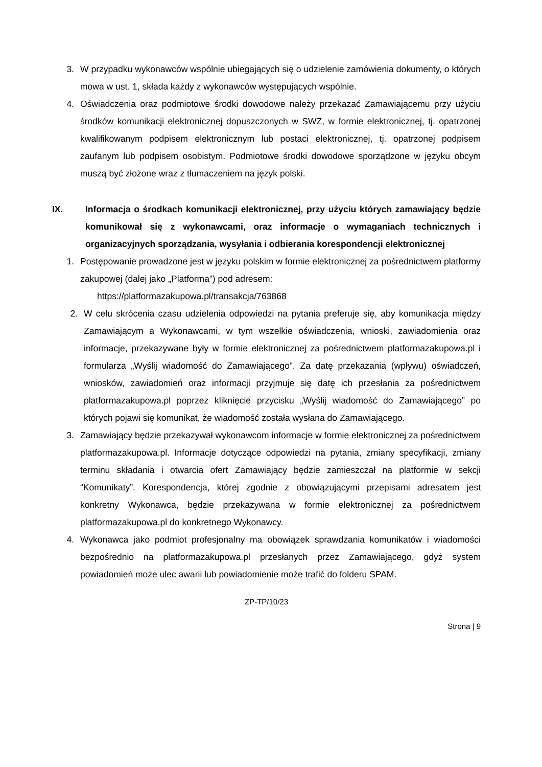3. W przypadku wykonawców wspólnie ubiegających się o udzielenie zamówienia dokumenty, o których mowa w ust. 1, składa każdy z wykonawców występujących wspólnie.
4. Oświadczenia oraz podmiotowe środki dowodowe należy przekazać Zamawiającemu przy użyciu środków komunikacji elektronicznej dopuszczonych w SWZ, w formie elektronicznej, tj. opatrzonej kwalifikowanym podpisem elektronicznym lub postaci elektronicznej, tj. opatrzonej podpisem zaufanym lub podpisem osobistym. Podmiotowe środki dowodowe sporządzone w języku obcym muszą być złożone wraz z tłumaczeniem na język polski.
IX. Informacja o środkach komunikacji elektronicznej, przy użyciu których zamawiający będzie komunikował się z wykonawcami, oraz informacje o wymaganiach technicznych i organizacyjnych sporządzania, wysyłania i odbierania korespondencji elektronicznej
1. Postępowanie prowadzone jest w języku polskim w formie elektronicznej za pośrednictwem platformy zakupowej (dalej jako „Platforma”) pod adresem:
https://platformazakupowa.pl/transakcja/763868
2. W celu skrócenia czasu udzielenia odpowiedzi na pytania preferuje się, aby komunikacja między Zamawiającym a Wykonawcami, w tym wszelkie oświadczenia, wnioski, zawiadomienia oraz informacje, przekazywane były w formie elektronicznej za pośrednictwem platformazakupowa.pl i formularza „Wyślij wiadomość do Zamawiającego”. Za datę przekazania (wpływu) oświadczeń, wniosków, zawiadomień oraz informacji przyjmuje się datę ich przesłania za pośrednictwem platformazakupowa.pl poprzez kliknięcie przycisku „Wyślij wiadomość do Zamawiającego” po których pojawi się komunikat, że wiadomość została wysłana do Zamawiającego.
3. Zamawiający będzie przekazywał wykonawcom informacje w formie elektronicznej za pośrednictwem platformazakupowa.pl. Informacje dotyczące odpowiedzi na pytania, zmiany specyfikacji, zmiany terminu składania i otwarcia ofert Zamawiający będzie zamieszczał na platformie w sekcji “Komunikaty”. Korespondencja, której zgodnie z obowiązującymi przepisami adresatem jest konkretny Wykonawca, będzie przekazywana w formie elektronicznej za pośrednictwem platformazakupowa.pl do konkretnego Wykonawcy.
4. Wykonawca jako podmiot profesjonalny ma obowiązek sprawdzania komunikatów i wiadomości bezpośrednio na platformazakupowa.pl przesłanych przez Zamawiającego, gdyż system powiadomień może ulec awarii lub powiadomienie może trafić do folderu SPAM.
ZP-TP/10/23
Strona | 9